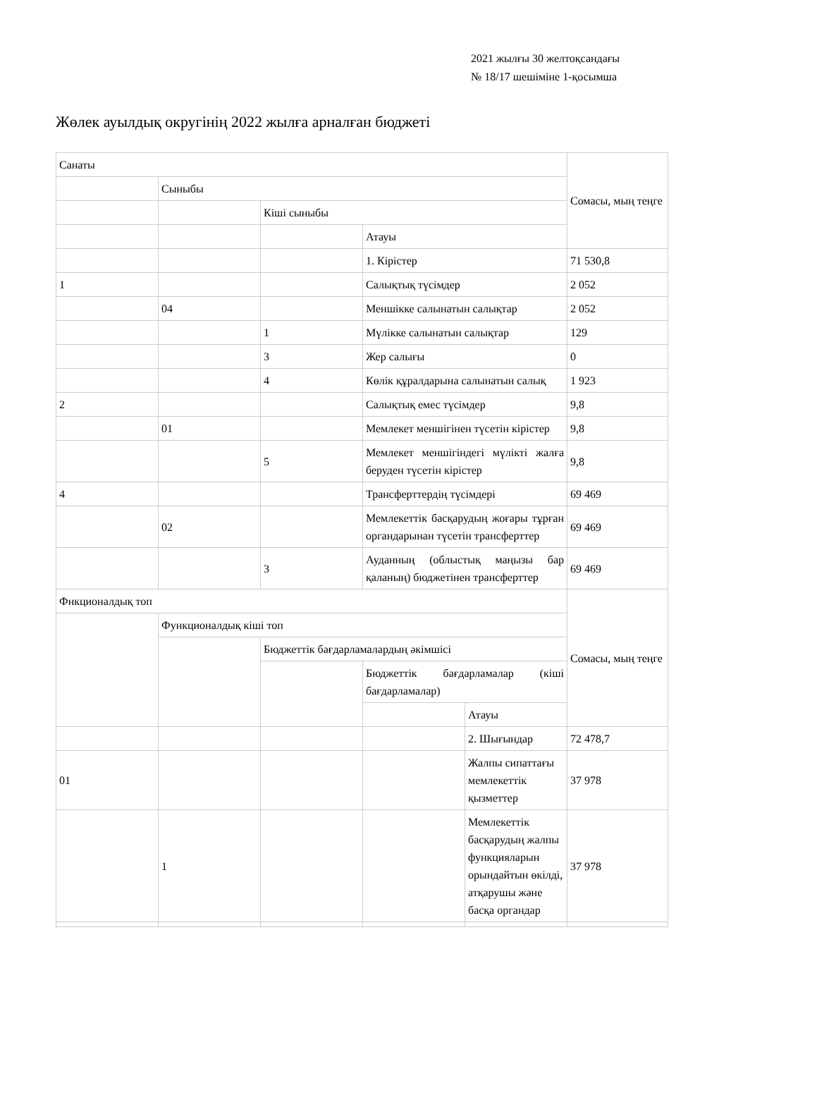2021 жылғы 30 желтоқсандағы
№ 18/17 шешіміне 1-қосымша
Жөлек ауылдық округінің 2022 жылға арналған бюджеті
| Санаты | | | | | Сомасы, мың теңге |
| | Сыныбы | | | | |
| | | Кіші сыныбы | | | |
| | | | Атауы | | |
| | | | 1. Кірістер | | 71 530,8 |
| 1 | | | Салықтық түсімдер | | 2 052 |
| | 04 | | Меншікке салынатын салықтар | | 2 052 |
| | | 1 | Мүлікке салынатын салықтар | | 129 |
| | | 3 | Жер салығы | | 0 |
| | | 4 | Көлік құралдарына салынатын салық | | 1 923 |
| 2 | | | Салықтық емес түсімдер | | 9,8 |
| | 01 | | Мемлекет меншігінен түсетін кірістер | | 9,8 |
| | | 5 | Мемлекет меншігіндегі мүлікті жалға беруден түсетін кірістер | | 9,8 |
| 4 | | | Трансферттердің түсімдері | | 69 469 |
| | 02 | | Мемлекеттік басқарудың жоғары тұрған органдарынан түсетін трансферттер | | 69 469 |
| | | 3 | Ауданның (облыстық маңызы бар қаланың) бюджетінен трансферттер | | 69 469 |
| Фнкционалдық топ | | | | | Сомасы, мың теңге |
| | Функционалдық кіші топ | | | | |
| | | Бюджеттік бағдарламалардың әкімшісі | | | |
| | | | Бюджеттік бағдарламалар (кіші бағдарламалар) | | |
| | | | | Атауы | |
| | | | | 2. Шығындар | 72 478,7 |
| 01 | | | | Жалпы сипаттағы мемлекеттік қызметтер | 37 978 |
| | 1 | | | Мемлекеттік басқарудың жалпы функцияларын орындайтын өкілді, атқарушы және басқа органдар | 37 978 |